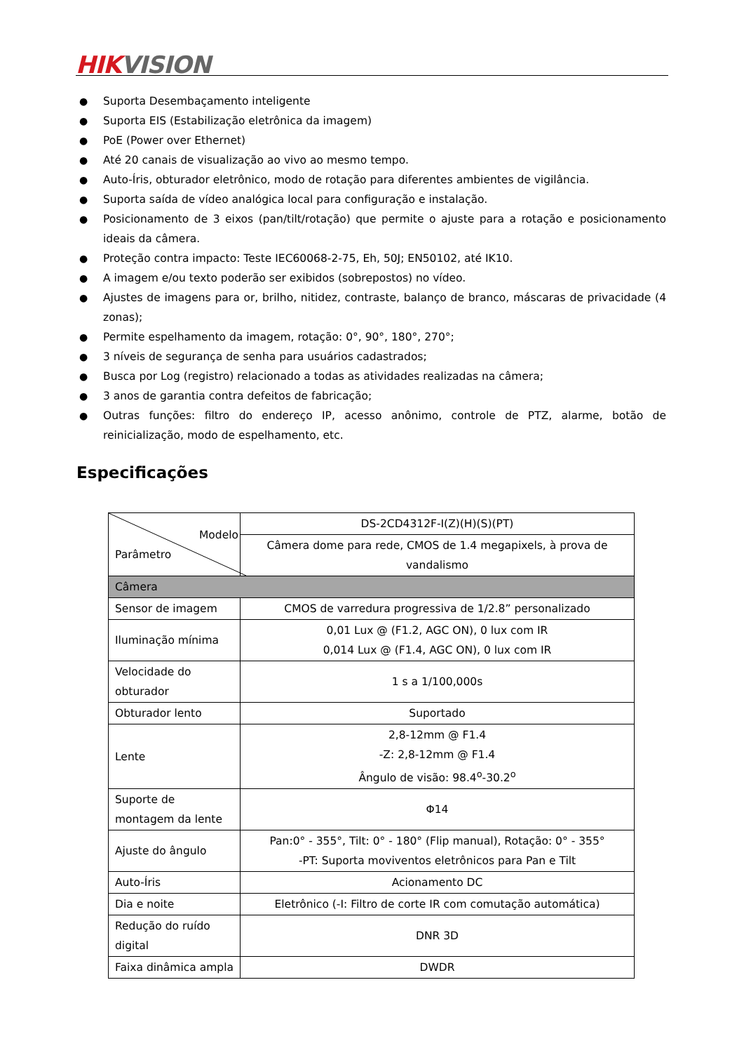HIK VISION
● Suporta Desembaçamento inteligente
● Suporta EIS (Estabilização eletrônica da imagem)
● PoE (Power over Ethernet)
● Até 20 canais de visualização ao vivo ao mesmo tempo.
● Auto-Íris, obturador eletrônico, modo de rotação para diferentes ambientes de vigilância.
● Suporta saída de vídeo analógica local para configuração e instalação.
● Posicionamento de 3 eixos (pan/tilt/rotação) que permite o ajuste para a rotação e posicionamento ideais da câmera.
● Proteção contra impacto: Teste IEC60068-2-75, Eh, 50J; EN50102, até IK10.
● A imagem e/ou texto poderão ser exibidos (sobrepostos) no vídeo.
● Ajustes de imagens para or, brilho, nitidez, contraste, balanço de branco, máscaras de privacidade (4 zonas);
● Permite espelhamento da imagem, rotação: 0°, 90°, 180°, 270°;
● 3 níveis de segurança de senha para usuários cadastrados;
● Busca por Log (registro) relacionado a todas as atividades realizadas na câmera;
● 3 anos de garantia contra defeitos de fabricação;
● Outras funções: filtro do endereço IP, acesso anônimo, controle de PTZ, alarme, botão de reinicialização, modo de espelhamento, etc.
Especificações
| Modelo Parâmetro | DS-2CD4312F-I(Z)(H)(S)(PT) |
| | Câmera dome para rede, CMOS de 1.4 megapixels, à prova de vandalismo |
| Câmera | |
| Sensor de imagem | CMOS de varredura progressiva de 1/2.8” personalizado |
| Iluminação mínima | 0,01 Lux @ (F1.2, AGC ON), 0 lux com IR 0,014 Lux @ (F1.4, AGC ON), 0 lux com IR |
| Velocidade do obturador | 1 s a 1/100,000s |
| Obturador lento | Suportado |
| Lente | 2,8-12mm @ F1.4 -Z: 2,8-12mm @ F1.4 Ângulo de visão: 98.4<sup>o</sup>-30.2<sup>o</sup> |
| Suporte de montagem da lente | Φ14 |
| Ajuste do ângulo | Pan:0° - 355°, Tilt: 0° - 180° (Flip manual), Rotação: 0° - 355° -PT: Suporta moviventos eletrônicos para Pan e Tilt |
| Auto-Íris | Acionamento DC |
| Dia e noite | Eletrônico (-I: Filtro de corte IR com comutação automática) |
| Redução do ruído digital | DNR 3D |
| Faixa dinâmica ampla | DWDR |